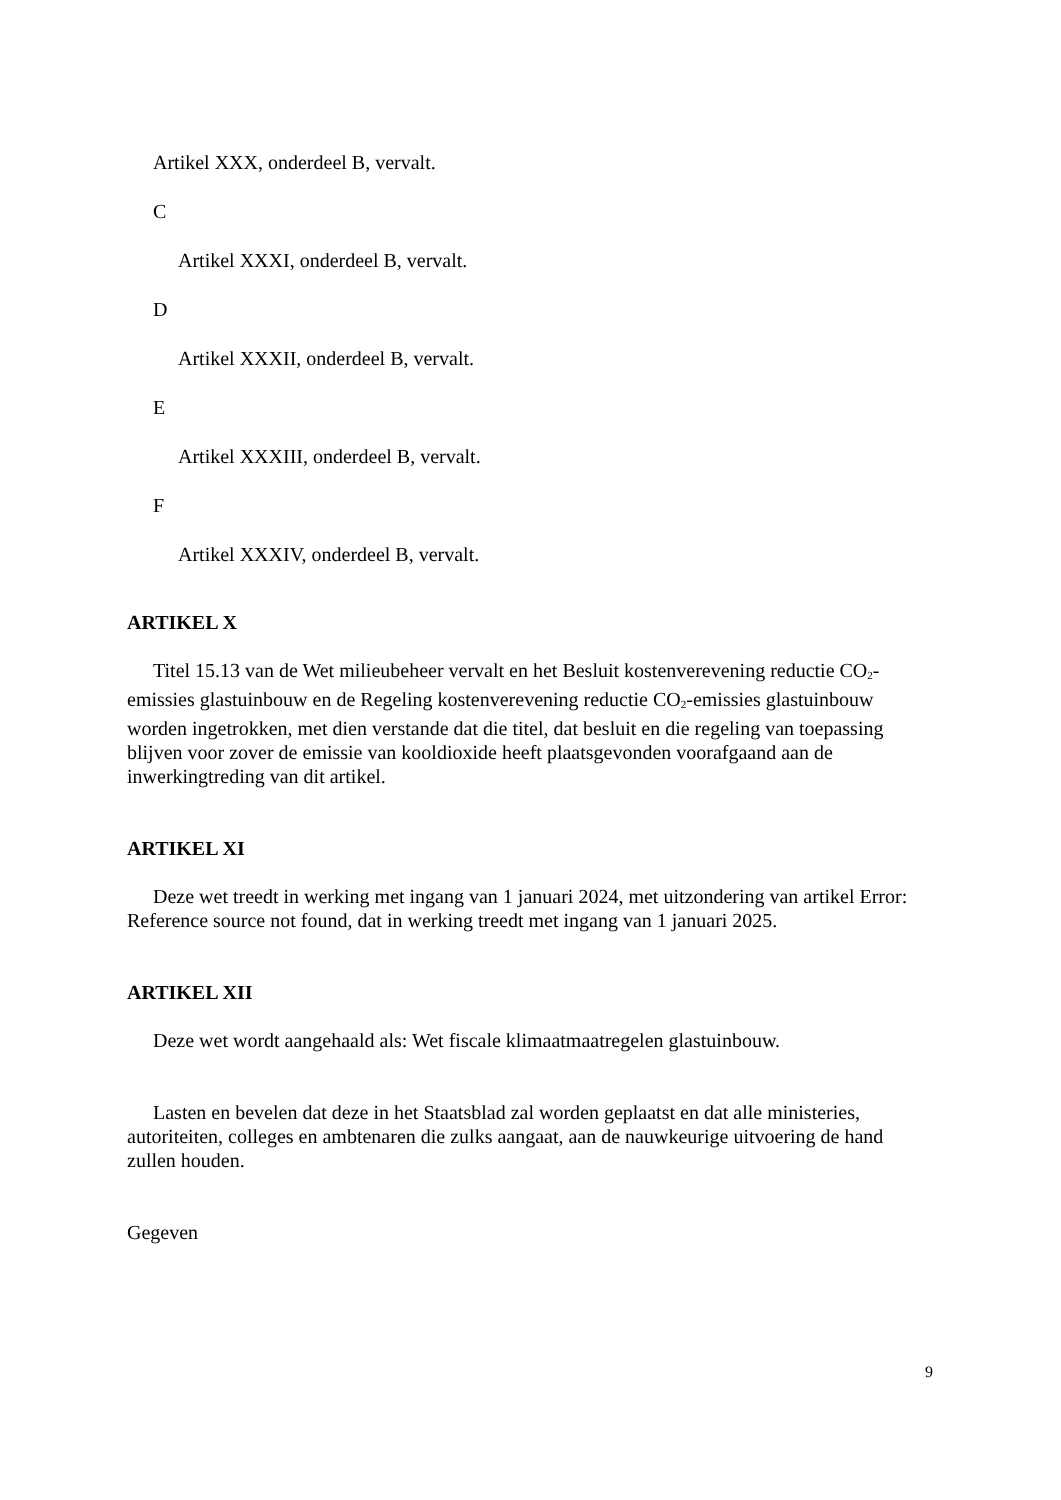Artikel XXX, onderdeel B, vervalt.
C
Artikel XXXI, onderdeel B, vervalt.
D
Artikel XXXII, onderdeel B, vervalt.
E
Artikel XXXIII, onderdeel B, vervalt.
F
Artikel XXXIV, onderdeel B, vervalt.
ARTIKEL X
Titel 15.13 van de Wet milieubeheer vervalt en het Besluit kostenverevening reductie CO<sub>2</sub>-emissies glastuinbouw en de Regeling kostenverevening reductie CO<sub>2</sub>-emissies glastuinbouw worden ingetrokken, met dien verstande dat die titel, dat besluit en die regeling van toepassing blijven voor zover de emissie van kooldioxide heeft plaatsgevonden voorafgaand aan de inwerkingtreding van dit artikel.
ARTIKEL XI
Deze wet treedt in werking met ingang van 1 januari 2024, met uitzondering van artikel Error: Reference source not found, dat in werking treedt met ingang van 1 januari 2025.
ARTIKEL XII
Deze wet wordt aangehaald als: Wet fiscale klimaatmaatregelen glastuinbouw.
Lasten en bevelen dat deze in het Staatsblad zal worden geplaatst en dat alle ministeries, autoriteiten, colleges en ambtenaren die zulks aangaat, aan de nauwkeurige uitvoering de hand zullen houden.
Gegeven
9